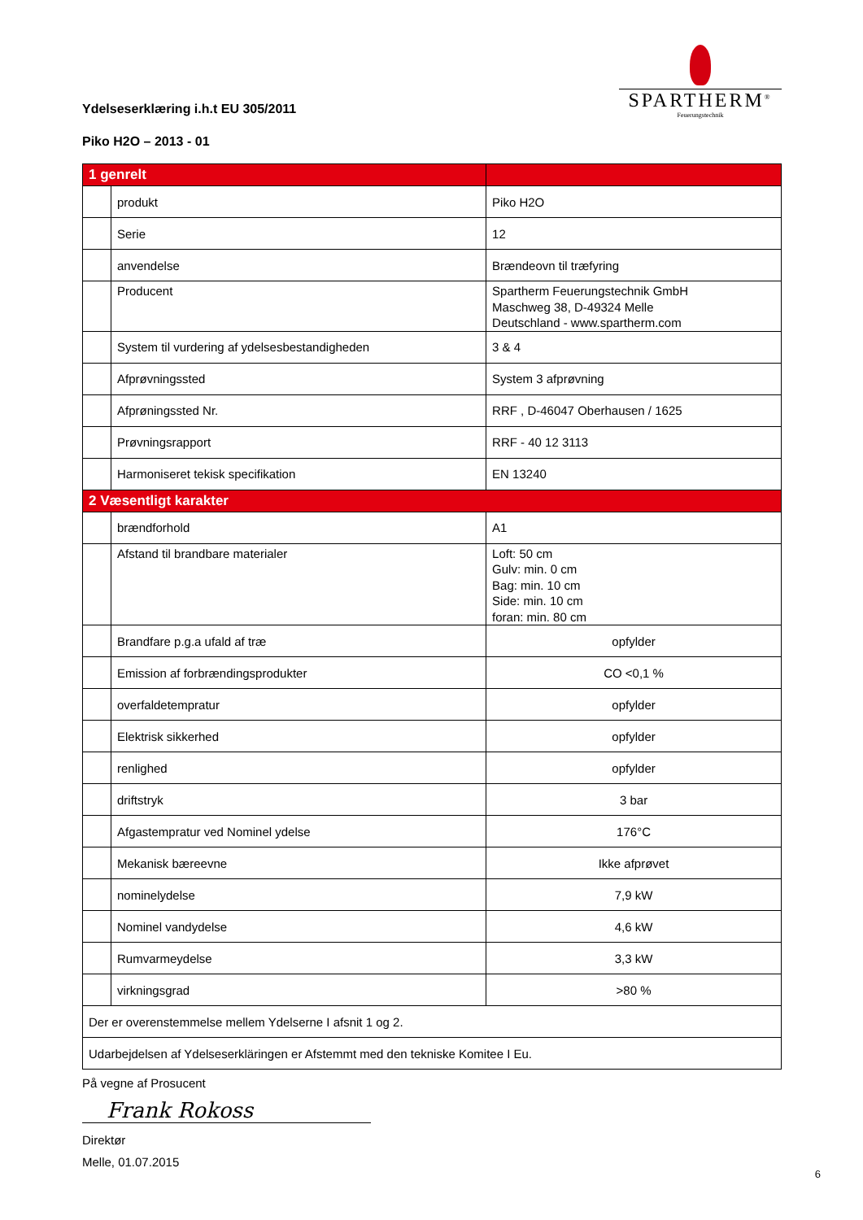SPARTHERM<sup>®</sup>
Feuerungstechnik
Ydelseserklæring i.h.t EU 305/2011
Piko H2O – 2013 - 01
| 1 genrelt | | |
| | produkt | Piko H2O |
| | Serie | 12 |
| | anvendelse | Brændeovn til træfyring |
| | Producent | Spartherm Feuerungstechnik GmbH Maschweg 38, D-49324 Melle Deutschland - www.spartherm.com |
| | System til vurdering af ydelsesbestandigheden | 3 & 4 |
| | Afprøvningssted | System 3 afprøvning |
| | Afprøningssted Nr. | RRF , D-46047 Oberhausen / 1625 |
| | Prøvningsrapport | RRF - 40 12 3113 |
| | Harmoniseret tekisk specifikation | EN 13240 |
| 2 Væsentligt karakter | | |
| | brændforhold | A1 |
| | Afstand til brandbare materialer | Loft: 50 cm Gulv: min. 0 cm Bag: min. 10 cm Side: min. 10 cm foran: min. 80 cm |
| | Brandfare p.g.a ufald af træ | opfylder |
| | Emission af forbrændingsprodukter | CO <0,1 % |
| | overfaldetempratur | opfylder |
| | Elektrisk sikkerhed | opfylder |
| | renlighed | opfylder |
| | driftstryk | 3 bar |
| | Afgastempratur ved Nominel ydelse | 176°C |
| | Mekanisk bæreevne | Ikke afprøvet |
| | nominelydelse | 7,9 kW |
| | Nominel vandydelse | 4,6 kW |
| | Rumvarmeydelse | 3,3 kW |
| | virkningsgrad | >80 % |
| Der er overenstemmelse mellem Ydelserne I afsnit 1 og 2. | | |
| Udarbejdelsen af Ydelseserkläringen er Afstemmt med den tekniske Komitee I Eu. | | |
På vegne af Prosucent
Frank Rokoss
Direktør
Melle, 01.07.2015
6